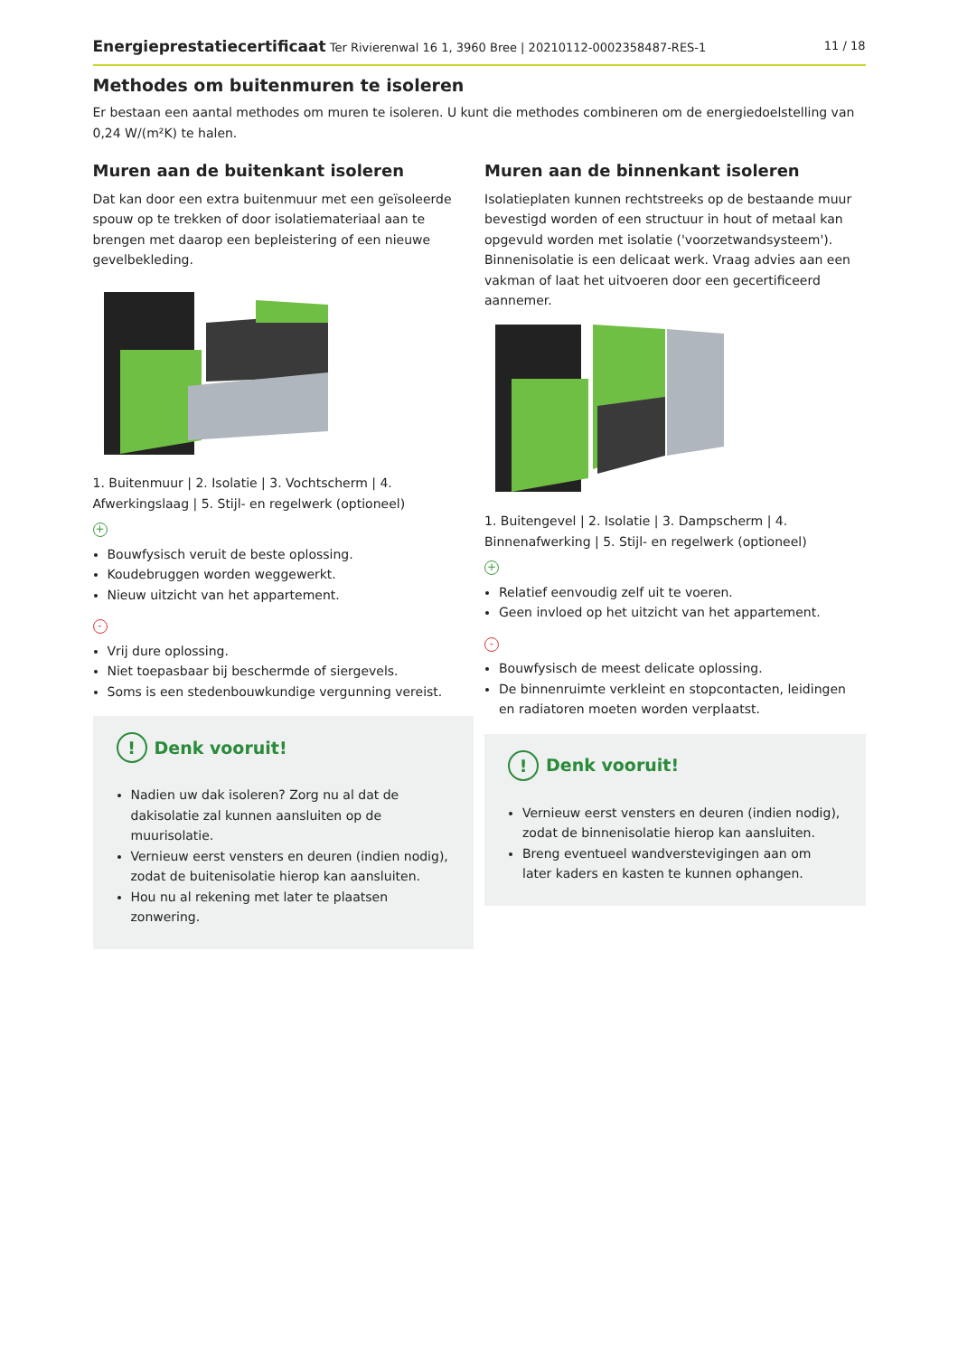Energieprestatiecertificaat Ter Rivierenwal 16 1, 3960 Bree | 20210112-0002358487-RES-1 11 / 18
Methodes om buitenmuren te isoleren
Er bestaan een aantal methodes om muren te isoleren. U kunt die methodes combineren om de energiedoelstelling van 0,24 W/(m²K) te halen.
Muren aan de buitenkant isoleren
Dat kan door een extra buitenmuur met een geïsoleerde spouw op te trekken of door isolatiemateriaal aan te brengen met daarop een bepleistering of een nieuwe gevelbekleding.
1. Buitenmuur | 2. Isolatie | 3. Vochtscherm | 4. Afwerkingslaag | 5. Stijl- en regelwerk (optioneel)
+
Bouwfysisch veruit de beste oplossing.
Koudebruggen worden weggewerkt.
Nieuw uitzicht van het appartement.
-
Vrij dure oplossing.
Niet toepasbaar bij beschermde of siergevels.
Soms is een stedenbouwkundige vergunning vereist.
! Denk vooruit!
Nadien uw dak isoleren? Zorg nu al dat de dakisolatie zal kunnen aansluiten op de muurisolatie.
Vernieuw eerst vensters en deuren (indien nodig), zodat de buitenisolatie hierop kan aansluiten.
Hou nu al rekening met later te plaatsen zonwering.
Muren aan de binnenkant isoleren
Isolatieplaten kunnen rechtstreeks op de bestaande muur bevestigd worden of een structuur in hout of metaal kan opgevuld worden met isolatie ('voorzetwandsysteem'). Binnenisolatie is een delicaat werk. Vraag advies aan een vakman of laat het uitvoeren door een gecertificeerd aannemer.
1. Buitengevel | 2. Isolatie | 3. Dampscherm | 4. Binnenafwerking | 5. Stijl- en regelwerk (optioneel)
+
Relatief eenvoudig zelf uit te voeren.
Geen invloed op het uitzicht van het appartement.
-
Bouwfysisch de meest delicate oplossing.
De binnenruimte verkleint en stopcontacten, leidingen en radiatoren moeten worden verplaatst.
! Denk vooruit!
Vernieuw eerst vensters en deuren (indien nodig), zodat de binnenisolatie hierop kan aansluiten.
Breng eventueel wandverstevigingen aan om later kaders en kasten te kunnen ophangen.